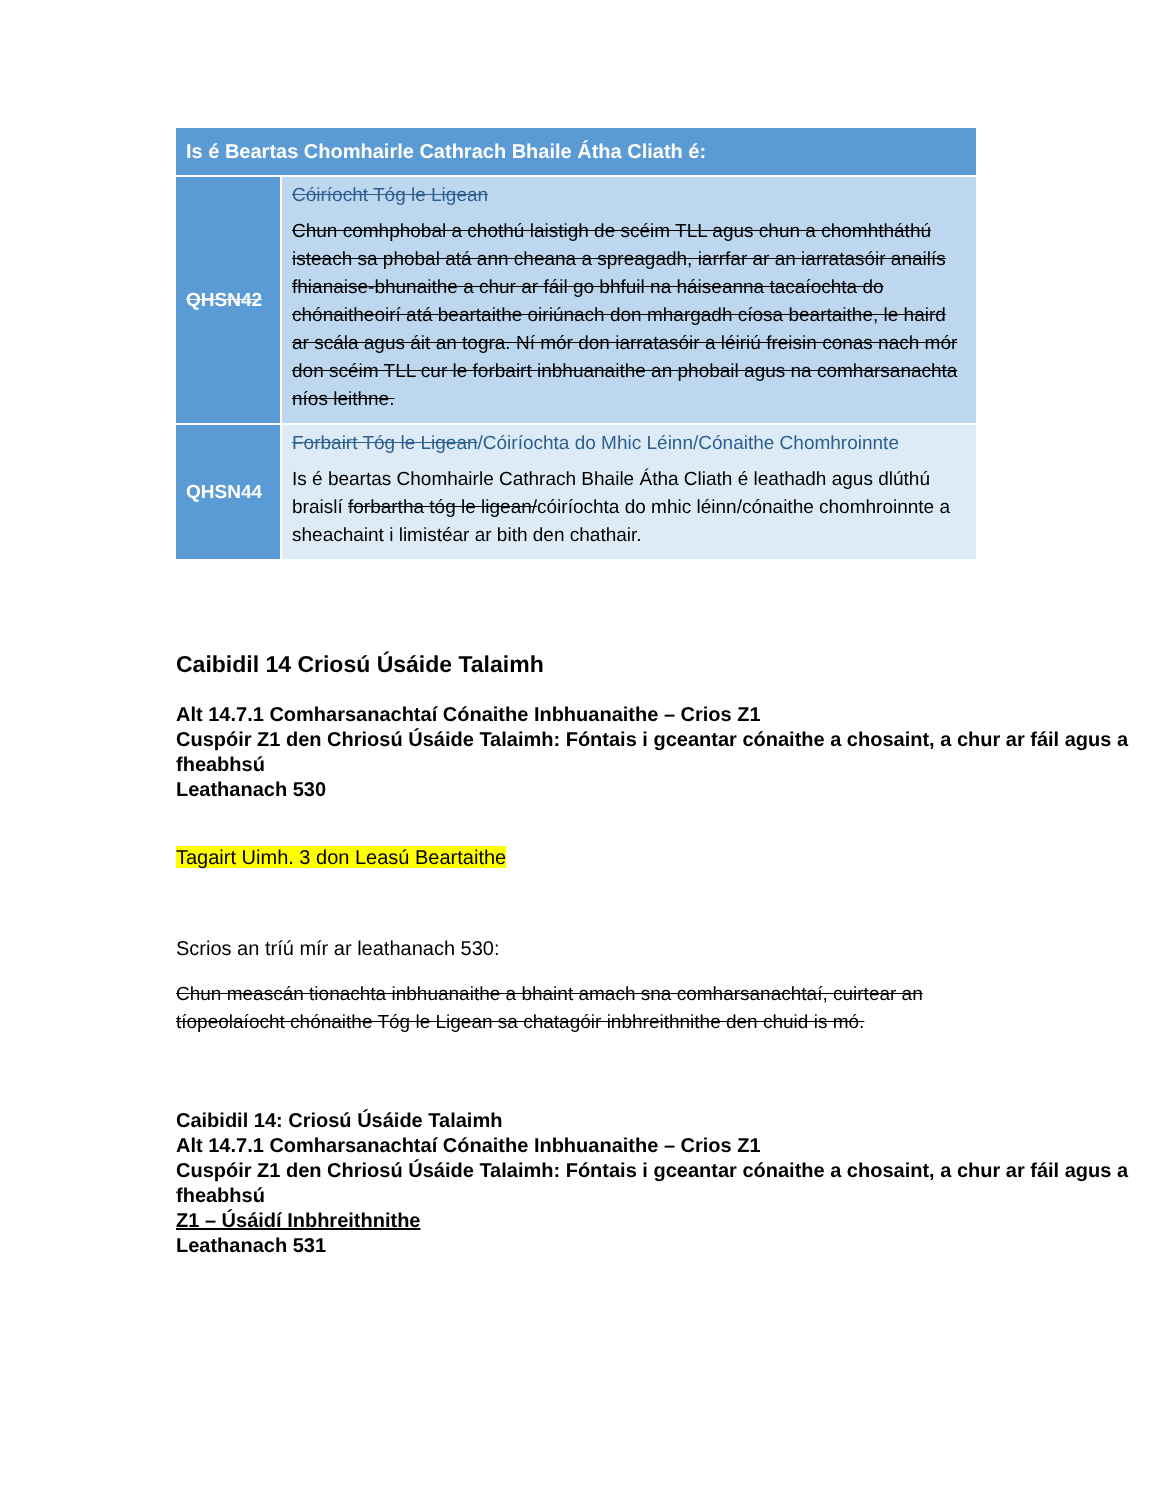| Is é Beartas Chomhairle Cathrach Bhaile Átha Cliath é: | |
| --- | --- |
| QHSN42 | Cóiríocht Tóg le Ligean Chun comhphobal a chothú laistigh de scéim TLL agus chun a chomhtháthú isteach sa phobal atá ann cheana a spreagadh, iarrfar ar an iarratasóir anailís fhianaise-bhunaithe a chur ar fáil go bhfuil na háiseanna tacaíochta do chónaitheoirí atá beartaithe oiriúnach don mhargadh cíosa beartaithe, le haird ar scála agus áit an togra. Ní mór don iarratasóir a léiriú freisin conas nach mór don scéim TLL cur le forbairt inbhuanaithe an phobail agus na comharsanachta níos leithne. |
| QHSN44 | Forbairt Tóg le Ligean /Cóiríochta do Mhic Léinn/Cónaithe Chomhroinnte Is é beartas Chomhairle Cathrach Bhaile Átha Cliath é leathadh agus dlúthú braislí forbartha tóg le ligean/ cóiríochta do mhic léinn/cónaithe chomhroinnte a sheachaint i limistéar ar bith den chathair. |
Caibidil 14 Criosú Úsáide Talaimh
Alt 14.7.1 Comharsanachtaí Cónaithe Inbhuanaithe – Crios Z1
Cuspóir Z1 den Chriosú Úsáide Talaimh: Fóntais i gceantar cónaithe a chosaint, a chur ar fáil agus a fheabhsú
Leathanach 530
Tagairt Uimh. 3 don Leasú Beartaithe
Scrios an tríú mír ar leathanach 530:
Chun meascán tionachta inbhuanaithe a bhaint amach sna comharsanachtaí, cuirtear an tíopeolaíocht chónaithe Tóg le Ligean sa chatagóir inbhreithnithe den chuid is mó.
Caibidil 14: Criosú Úsáide Talaimh
Alt 14.7.1 Comharsanachtaí Cónaithe Inbhuanaithe – Crios Z1
Cuspóir Z1 den Chriosú Úsáide Talaimh: Fóntais i gceantar cónaithe a chosaint, a chur ar fáil agus a fheabhsú
Z1 – Úsáidí Inbhreithnithe
Leathanach 531